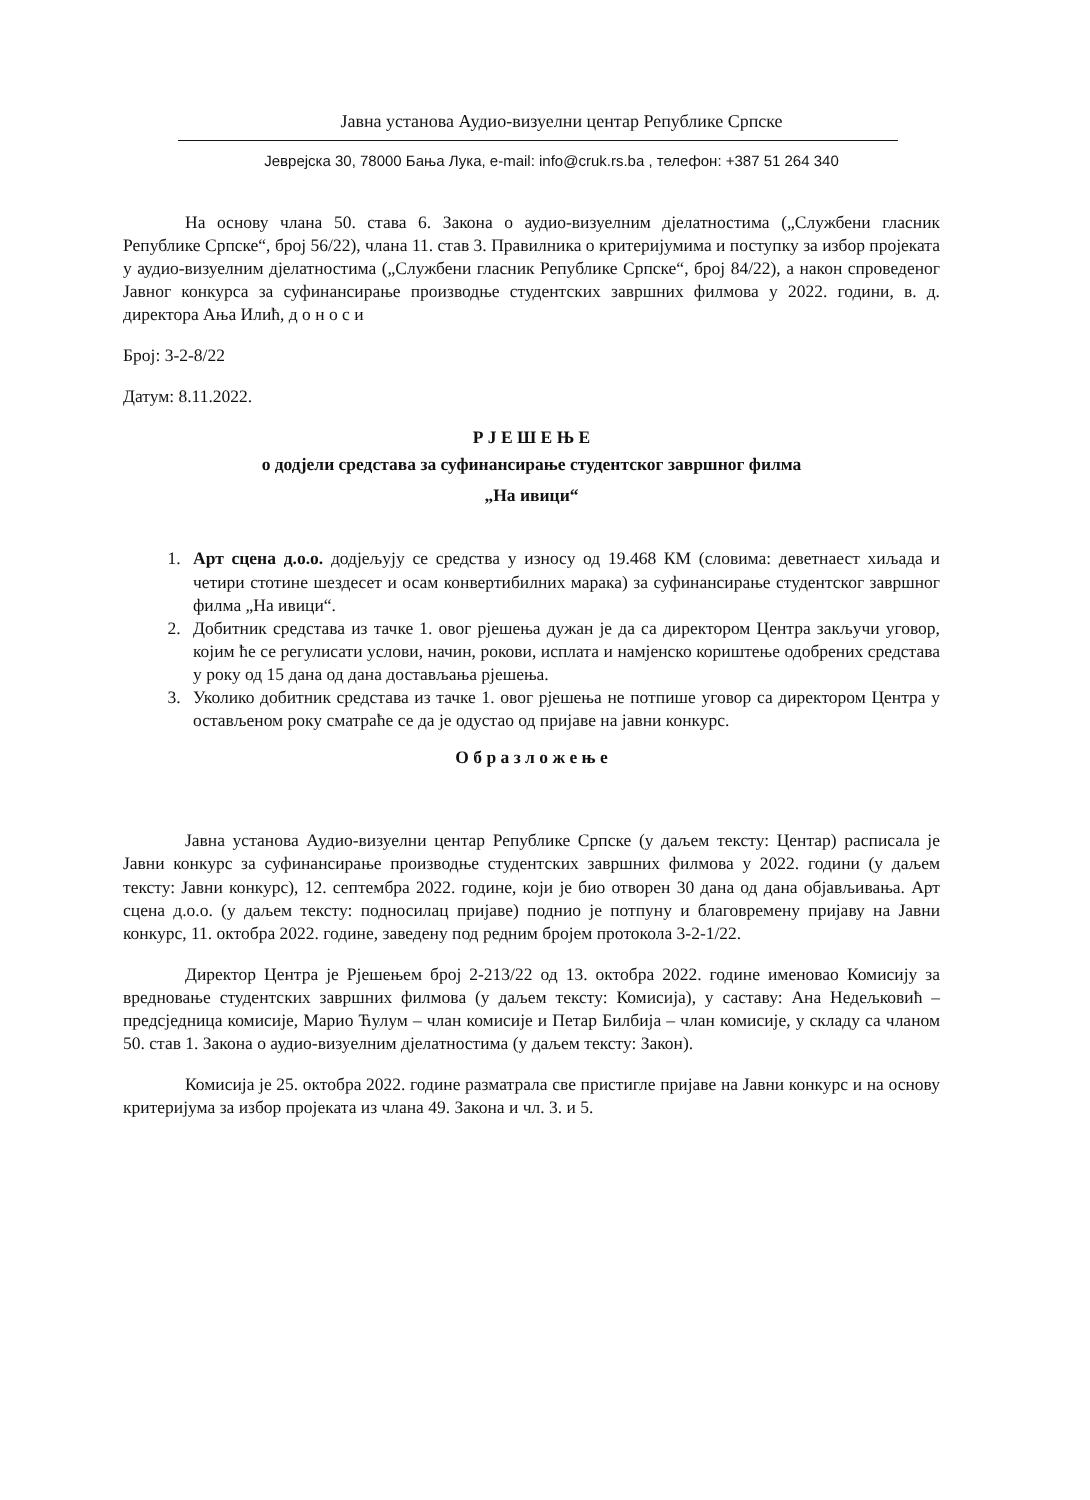Јавна установа Аудио-визуелни центар Републике Српске
Јеврејска 30, 78000 Бања Лука, e-mail: info@cruk.rs.ba , телефон: +387 51 264 340
На основу члана 50. става 6. Закона о аудио-визуелним дјелатностима („Службени гласник Републике Српске“, број 56/22), члана 11. став 3. Правилника о критеријумима и поступку за избор пројеката у аудио-визуелним дјелатностима („Службени гласник Републике Српске“, број 84/22), а након спроведеног Јавног конкурса за суфинансирање производње студентских завршних филмова у 2022. години, в. д. директора Ања Илић, д о н о с и
Број: 3-2-8/22
Датум: 8.11.2022.
Р Ј Е Ш Е Њ Е
о додјели средстава за суфинансирање студентског завршног филма
„На ивици“
1. Арт сцена д.о.о. додјељују се средства у износу од 19.468 КМ (словима: деветнаест хиљада и четири стотине шездесет и осам конвертибилних марака) за суфинансирање студентског завршног филма „На ивици“.
2. Добитник средстава из тачке 1. овог рјешења дужан је да са директором Центра закључи уговор, којим ће се регулисати услови, начин, рокови, исплата и намјенско кориштење одобрених средстава у року од 15 дана од дана достављања рјешења.
3. Уколико добитник средстава из тачке 1. овог рјешења не потпише уговор са директором Центра у остављеном року сматраће се да је одустао од пријаве на јавни конкурс.
О б р а з л о ж е њ е
Јавна установа Аудио-визуелни центар Републике Српске (у даљем тексту: Центар) расписала је Јавни конкурс за суфинансирање производње студентских завршних филмова у 2022. години (у даљем тексту: Јавни конкурс), 12. септембра 2022. године, који је био отворен 30 дана од дана објављивања. Арт сцена д.о.о. (у даљем тексту: подносилац пријаве) поднио је потпуну и благовремену пријаву на Јавни конкурс, 11. октобра 2022. године, заведену под редним бројем протокола 3-2-1/22.
Директор Центра је Рјешењем број 2-213/22 од 13. октобра 2022. године именовао Комисију за вредновање студентских завршних филмова (у даљем тексту: Комисија), у саставу: Ана Недељковић – предсједница комисије, Марио Ћулум – члан комисије и Петар Билбија – члан комисије, у складу са чланом 50. став 1. Закона о аудио-визуелним дјелатностима (у даљем тексту: Закон).
Комисија је 25. октобра 2022. године разматрала све пристигле пријаве на Јавни конкурс и на основу критеријума за избор пројеката из члана 49. Закона и чл. 3. и 5.